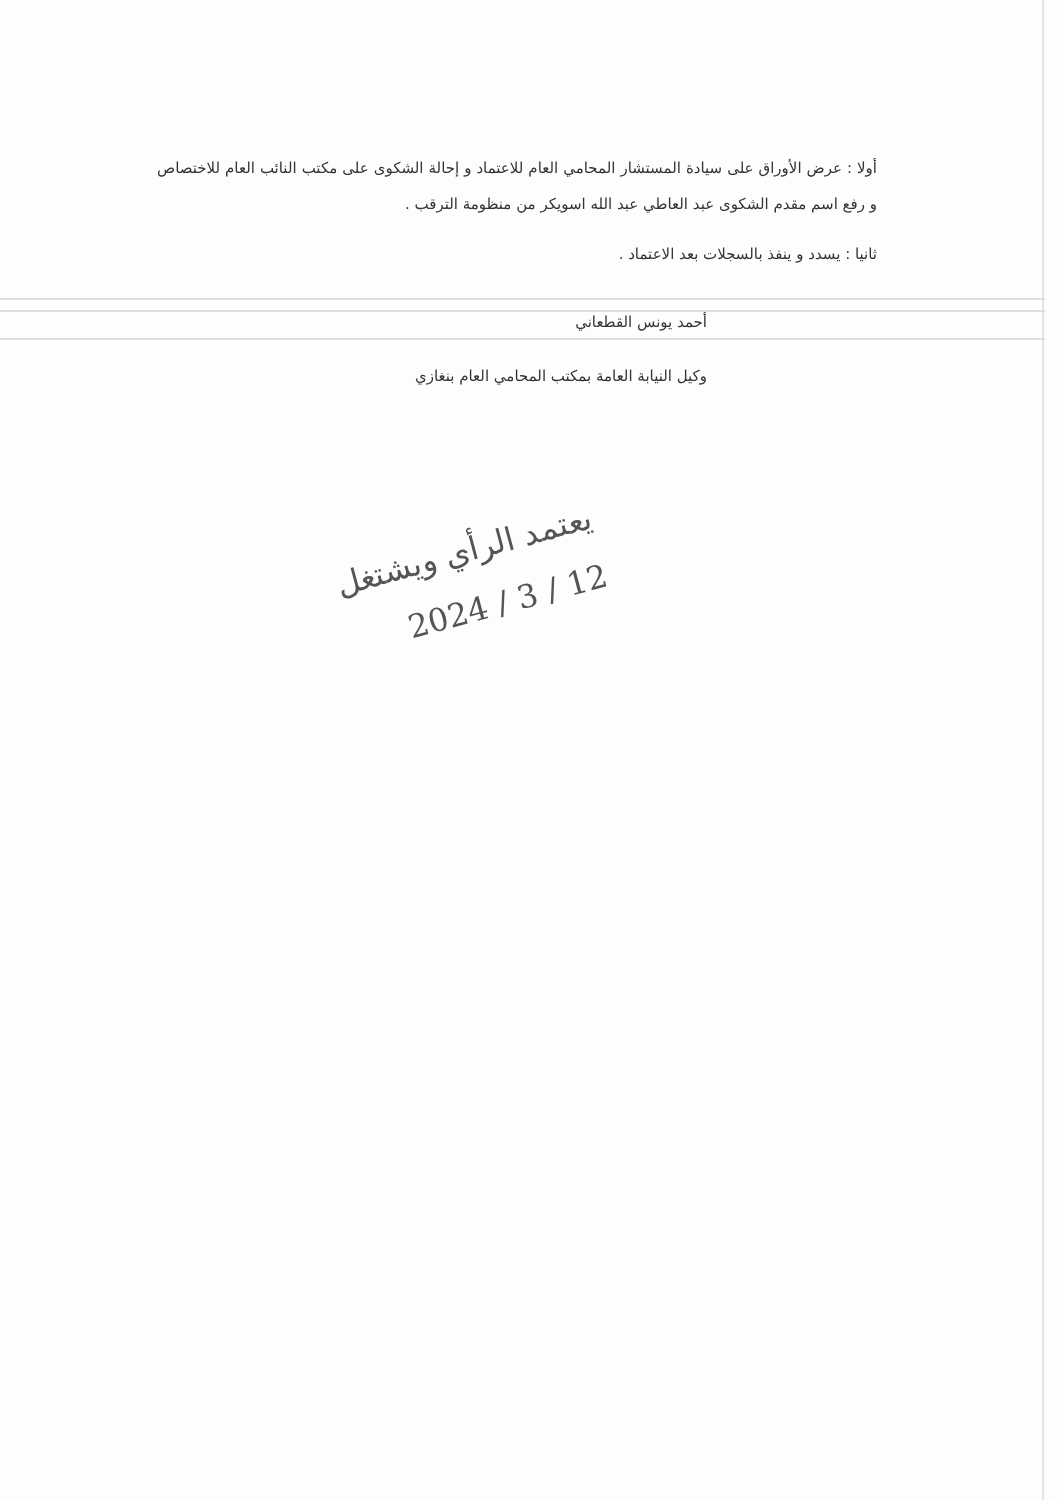أولا : عرض الأوراق على سيادة المستشار المحامي العام للاعتماد و إحالة الشكوى على مكتب النائب العام للاختصاص و رفع اسم مقدم الشكوى عبد العاطي عبد الله اسويكر من منظومة الترقب .
ثانيا : يسدد و ينفذ بالسجلات بعد الاعتماد .
أحمد يونس القطعاني
وكيل النيابة العامة بمكتب المحامي العام بنغازي
يعتمد الرأي ويشتغل
12 / 3 / 2024